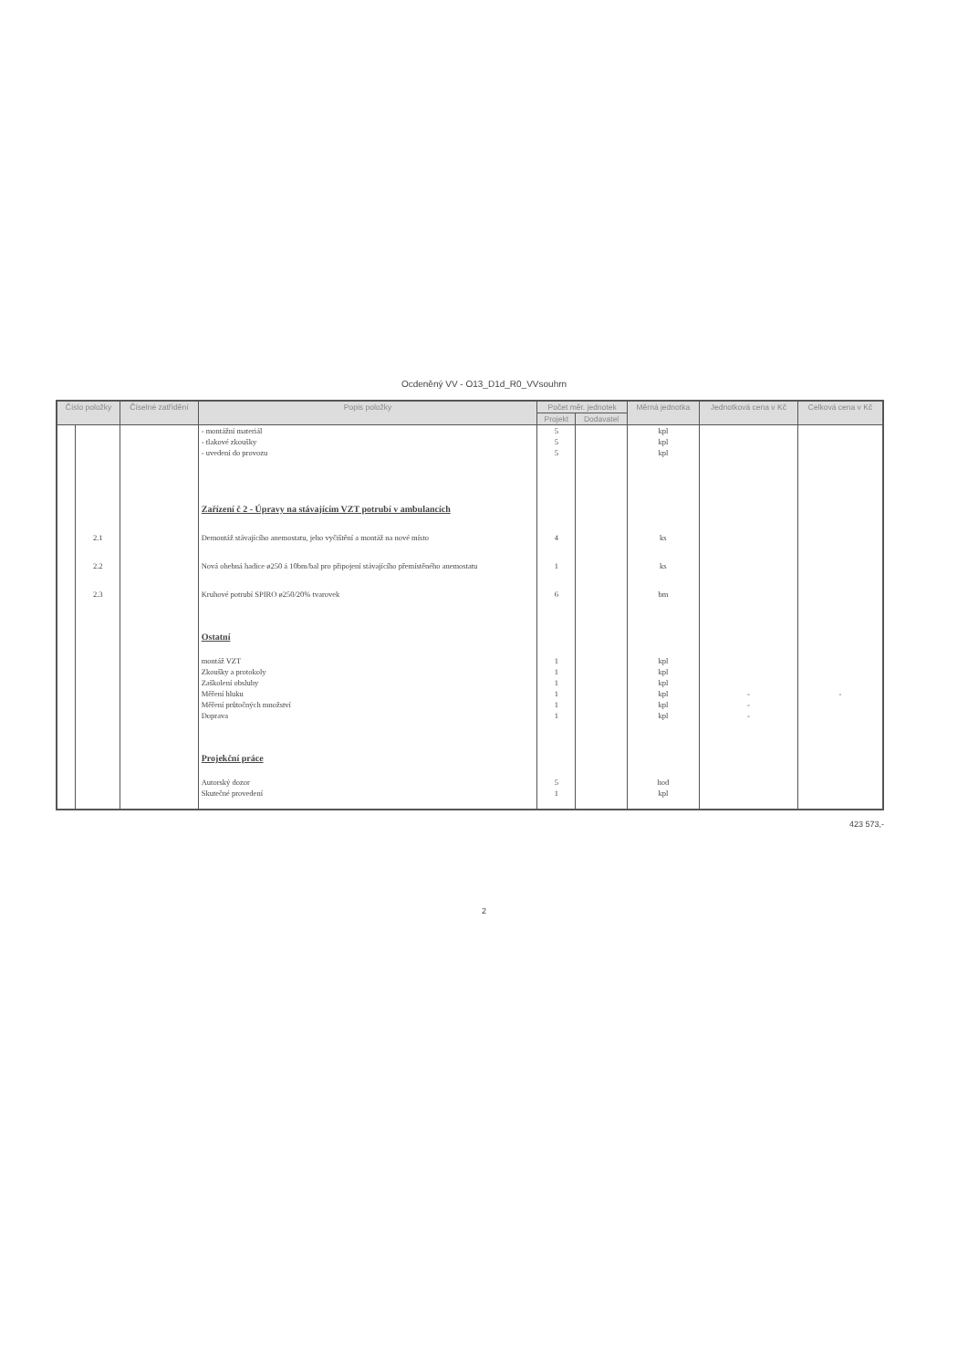Ocdeněný VV - O13_D1d_R0_VVsouhrn
| Číslo položky | | Číselné zatřídění | Popis položky | Počet měr. jednotek | | Měrná jednotka | Jednotková cena v Kč | Celková cena v Kč |
| --- | --- | --- | --- | --- | --- | --- | --- | --- |
| | | | | Projekt | Dodavatel | | | |
| | | | - montážní materiál | 5 | | kpl | | |
| | | | - tlakové zkoušky | 5 | | kpl | | |
| | | | - uvedení do provozu | 5 | | kpl | | |
| | | | Zařízení č 2 - Úpravy na stávajícím VZT potrubí v ambulancích | | | | | |
| | 2.1 | | Demontáž stávajícího anemostatu, jeho vyčištění a montáž na nové místo | 4 | | ks | | |
| | 2.2 | | Nová ohebná hadice ø250 á 10bm/bal pro připojení stávajícího přemístěného anemostatu | 1 | | ks | | |
| | 2.3 | | Kruhové potrubí SPIRO ø250/20% tvarovek | 6 | | bm | | |
| | | | Ostatní | | | | | |
| | | | montáž VZT | 1 | | kpl | | |
| | | | Zkoušky a protokoly | 1 | | kpl | | |
| | | | Zaškolení obsluhy | 1 | | kpl | | |
| | | | Měření hluku | 1 | | kpl | - | - |
| | | | Měření průtočných množství | 1 | | kpl | - | |
| | | | Doprava | 1 | | kpl | - | |
| | | | Projekční práce | | | | | |
| | | | Autorský dozor | 5 | | hod | | |
| | | | Skutečné provedení | 1 | | kpl | | |
423 573,-
2